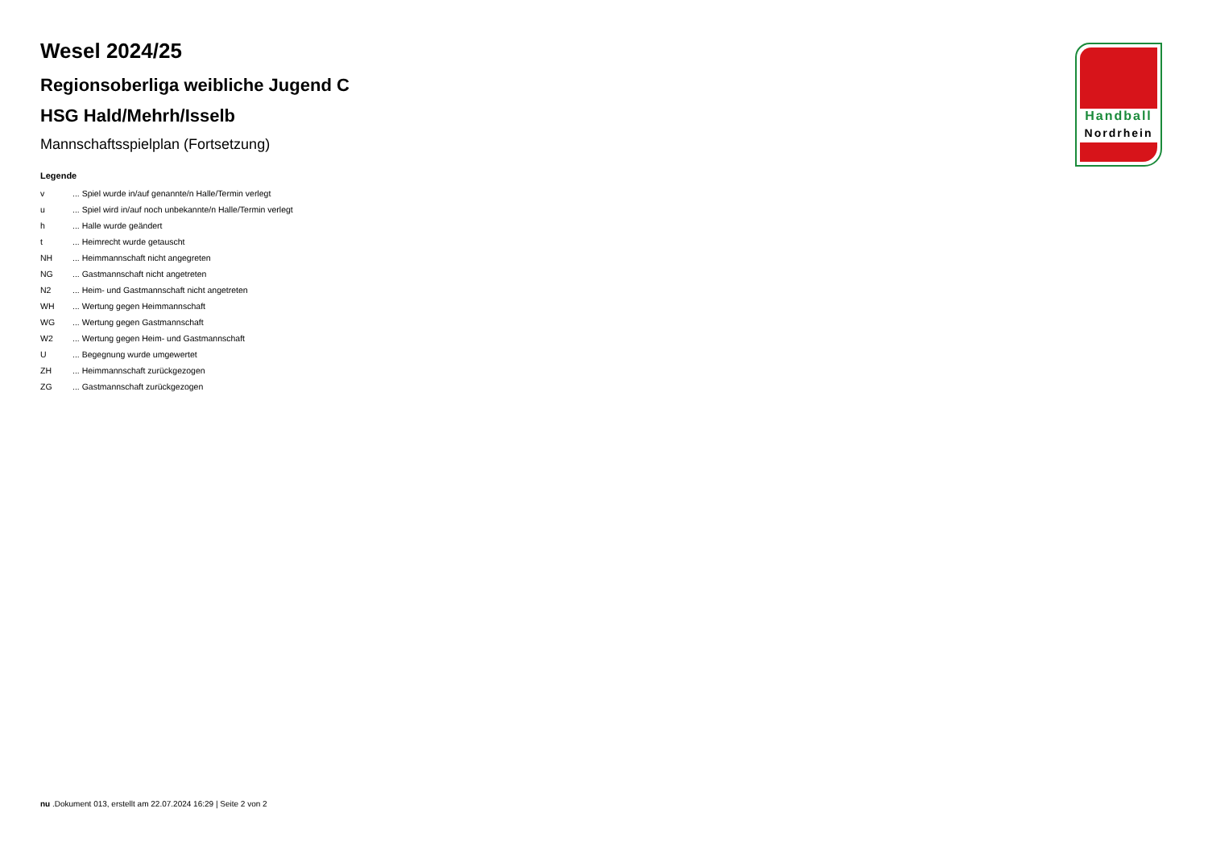Handball
Nordrhein
Wesel 2024/25
Regionsoberliga weibliche Jugend C
HSG Hald/Mehrh/Isselb
Mannschaftsspielplan (Fortsetzung)
Legende
| v | ... Spiel wurde in/auf genannte/n Halle/Termin verlegt |
| u | ... Spiel wird in/auf noch unbekannte/n Halle/Termin verlegt |
| h | ... Halle wurde geändert |
| t | ... Heimrecht wurde getauscht |
| NH | ... Heimmannschaft nicht angegreten |
| NG | ... Gastmannschaft nicht angetreten |
| N2 | ... Heim- und Gastmannschaft nicht angetreten |
| WH | ... Wertung gegen Heimmannschaft |
| WG | ... Wertung gegen Gastmannschaft |
| W2 | ... Wertung gegen Heim- und Gastmannschaft |
| U | ... Begegnung wurde umgewertet |
| ZH | ... Heimmannschaft zurückgezogen |
| ZG | ... Gastmannschaft zurückgezogen |
nu .Dokument 013, erstellt am 22.07.2024 16:29 | Seite 2 von 2